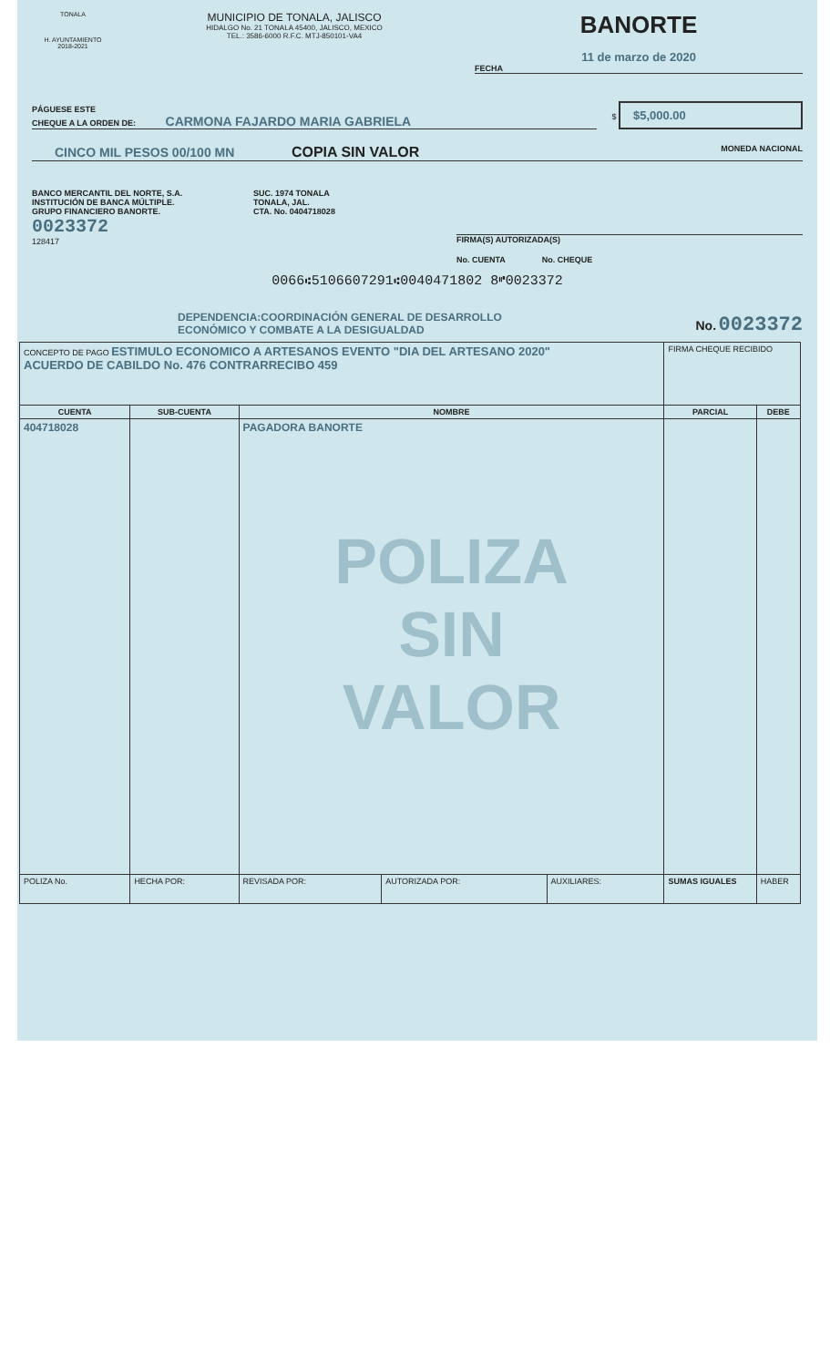TONALA
H. AYUNTAMIENTO
2018-2021
MUNICIPIO DE TONALA, JALISCO
HIDALGO No. 21 TONALA 45400, JALISCO, MEXICO
TEL.: 3586-6000 R.F.C. MTJ-850101-VA4
BANORTE
11 de marzo de 2020
FECHA
PÁGUESE ESTE
CHEQUE A LA ORDEN DE: CARMONA FAJARDO MARIA GABRIELA
$ $5,000.00
CINCO MIL PESOS 00/100 MN COPIA SIN VALOR MONEDA NACIONAL
BANCO MERCANTIL DEL NORTE, S.A.
INSTITUCIÓN DE BANCA MÚLTIPLE.
GRUPO FINANCIERO BANORTE.
0023372
128417
SUC. 1974 TONALA
TONALA, JAL.
CTA. No. 0404718028
FIRMA(S) AUTORIZADA(S)
No. CUENTA No. CHEQUE
0066⑆5106607291⑆0040471802 8⑈0023372
DEPENDENCIA:COORDINACIÓN GENERAL DE DESARROLLO
ECONÓMICO Y COMBATE A LA DESIGUALDAD
No. 0023372
| CONCEPTO DE PAGO ESTIMULO ECONOMICO A ARTESANOS EVENTO "DIA DEL ARTESANO 2020" ACUERDO DE CABILDO No. 476 CONTRARRECIBO 459 | | | | | FIRMA CHEQUE RECIBIDO | |
| CUENTA | SUB-CUENTA | NOMBRE | | | PARCIAL | DEBE |
| 404718028 | | PAGADORA BANORTE POLIZA SIN VALOR | | | | |
| POLIZA No. | HECHA POR: | REVISADA POR: | AUTORIZADA POR: | AUXILIARES: | SUMAS IGUALES | HABER |